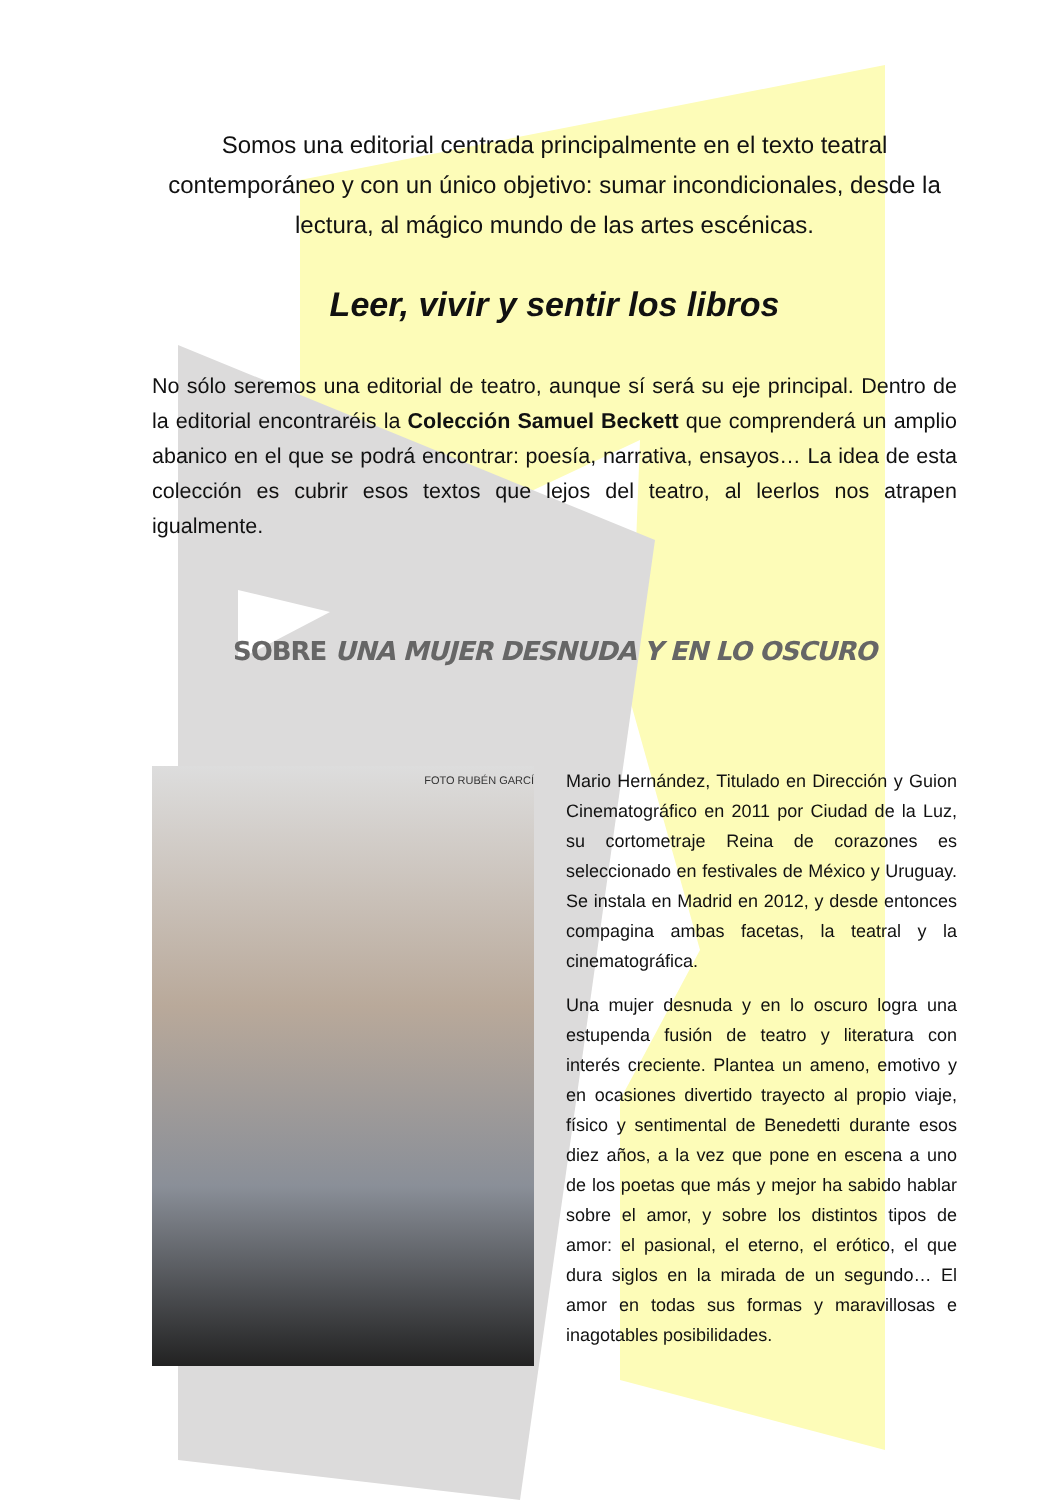Somos una editorial centrada principalmente en el texto teatral contemporáneo y con un único objetivo: sumar incondicionales, desde la lectura, al mágico mundo de las artes escénicas.
Leer, vivir y sentir los libros
No sólo seremos una editorial de teatro, aunque sí será su eje principal. Dentro de la editorial encontraréis la Colección Samuel Beckett que comprenderá un amplio abanico en el que se podrá encontrar: poesía, narrativa, ensayos… La idea de esta colección es cubrir esos textos que lejos del teatro, al leerlos nos atrapen igualmente.
SOBRE UNA MUJER DESNUDA Y EN LO OSCURO
FOTO RUBÉN GARCÍ
Mario Hernández, Titulado en Dirección y Guion Cinematográfico en 2011 por Ciudad de la Luz, su cortometraje Reina de corazones es seleccionado en festivales de México y Uruguay. Se instala en Madrid en 2012, y desde entonces compagina ambas facetas, la teatral y la cinematográfica.
Una mujer desnuda y en lo oscuro logra una estupenda fusión de teatro y literatura con interés creciente. Plantea un ameno, emotivo y en ocasiones divertido trayecto al propio viaje, físico y sentimental de Benedetti durante esos diez años, a la vez que pone en escena a uno de los poetas que más y mejor ha sabido hablar sobre el amor, y sobre los distintos tipos de amor: el pasional, el eterno, el erótico, el que dura siglos en la mirada de un segundo… El amor en todas sus formas y maravillosas e inagotables posibilidades.